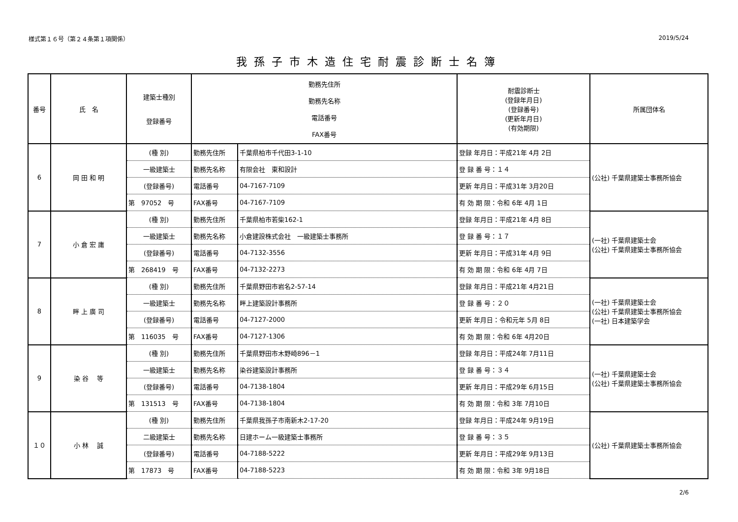様式第１６号（第２４条第１項関係） 2019/5/24
我孫子市木造住宅耐震診断士名簿
| 番号 | 氏 名 | 建築士種別 登録番号 | 勤務先住所 勤務先名称 電話番号 FAX番号 | | 耐震診断士 (登録年月日) (登録番号) (更新年月日) (有効期限) | 所属団体名 |
| --- | --- | --- | --- | --- | --- | --- |
| 6 | 岡 田 和 明 | (種 別) | 勤務先住所 | 千葉県柏市千代田3-1-10 | 登録 年月日：平成21年 4月 2日 | (公社) 千葉県建築士事務所協会 |
| | | 一級建築士 | 勤務先名称 | 有限会社 東和設計 | 登 録 番 号：１４ | |
| | | (登録番号) | 電話番号 | 04-7167-7109 | 更新 年月日：平成31年 3月20日 | |
| | | 第 97052 号 | FAX番号 | 04-7167-7109 | 有 効 期 限：令和 6年 4月 1日 | |
| 7 | 小 倉 宏 庸 | (種 別) | 勤務先住所 | 千葉県柏市若柴162-1 | 登録 年月日：平成21年 4月 8日 | (一社) 千葉県建築士会 (公社) 千葉県建築士事務所協会 |
| | | 一級建築士 | 勤務先名称 | 小倉建設株式会社 一級建築士事務所 | 登 録 番 号：１７ | |
| | | (登録番号) | 電話番号 | 04-7132-3556 | 更新 年月日：平成31年 4月 9日 | |
| | | 第 268419 号 | FAX番号 | 04-7132-2273 | 有 効 期 限：令和 6年 4月 7日 | |
| 8 | 畔 上 廣 司 | (種 別) | 勤務先住所 | 千葉県野田市岩名2-57-14 | 登録 年月日：平成21年 4月21日 | (一社) 千葉県建築士会 (公社) 千葉県建築士事務所協会 (一社) 日本建築学会 |
| | | 一級建築士 | 勤務先名称 | 畔上建築設計事務所 | 登 録 番 号：２０ | |
| | | (登録番号) | 電話番号 | 04-7127-2000 | 更新 年月日：令和元年 5月 8日 | |
| | | 第 116035 号 | FAX番号 | 04-7127-1306 | 有 効 期 限：令和 6年 4月20日 | |
| 9 | 染 谷 等 | (種 別) | 勤務先住所 | 千葉県野田市木野崎896－1 | 登録 年月日：平成24年 7月11日 | (一社) 千葉県建築士会 (公社) 千葉県建築士事務所協会 |
| | | 一級建築士 | 勤務先名称 | 染谷建築設計事務所 | 登 録 番 号：３４ | |
| | | (登録番号) | 電話番号 | 04-7138-1804 | 更新 年月日：平成29年 6月15日 | |
| | | 第 131513 号 | FAX番号 | 04-7138-1804 | 有 効 期 限：令和 3年 7月10日 | |
| １０ | 小 林 誠 | (種 別) | 勤務先住所 | 千葉県我孫子市南新木2-17-20 | 登録 年月日：平成24年 9月19日 | (公社) 千葉県建築士事務所協会 |
| | | 二級建築士 | 勤務先名称 | 日建ホーム一級建築士事務所 | 登 録 番 号：３５ | |
| | | (登録番号) | 電話番号 | 04-7188-5222 | 更新 年月日：平成29年 9月13日 | |
| | | 第 17873 号 | FAX番号 | 04-7188-5223 | 有 効 期 限：令和 3年 9月18日 | |
2/6